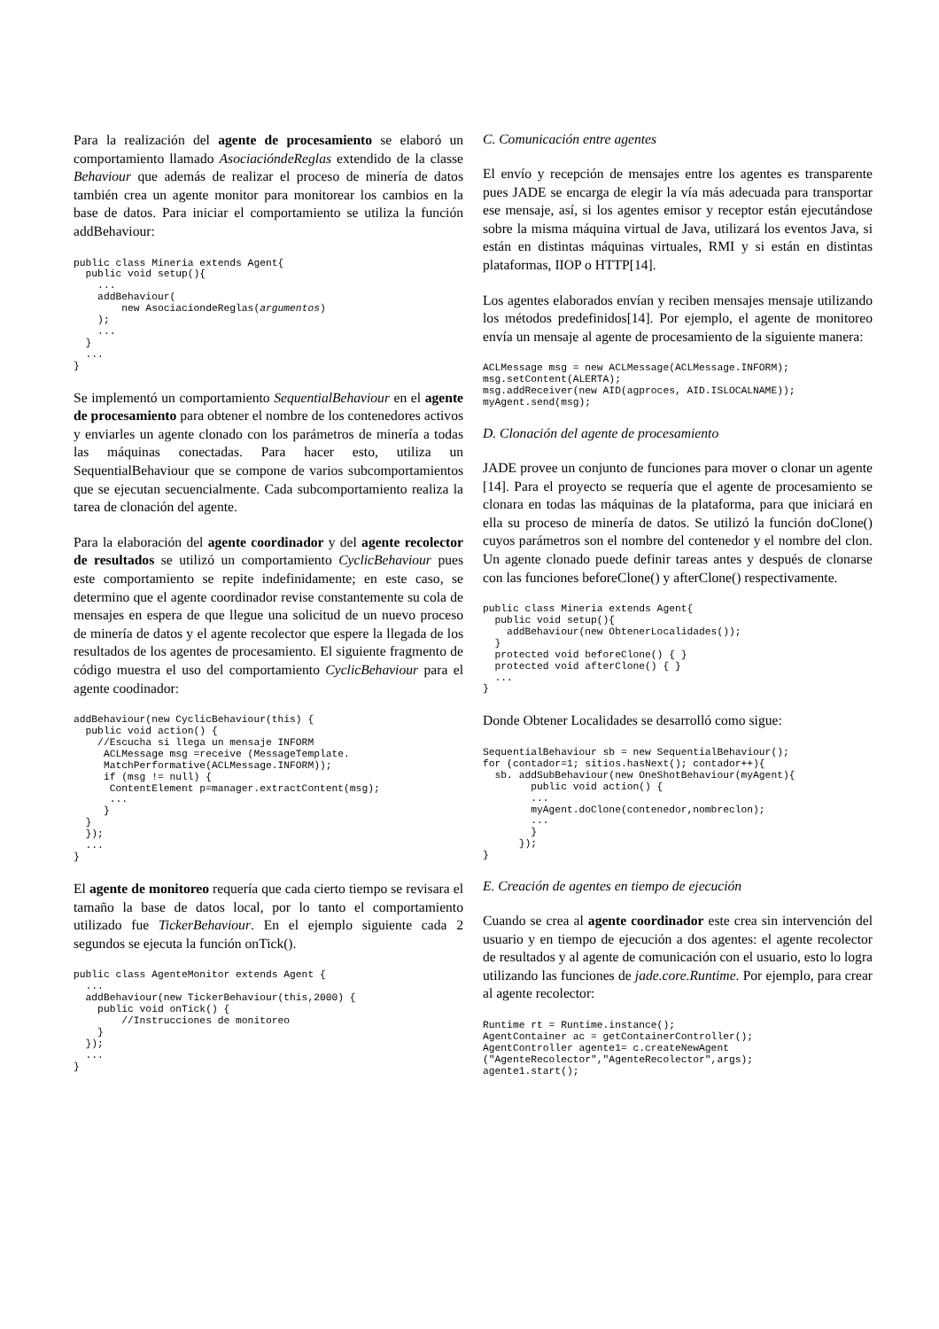Para la realización del agente de procesamiento se elaboró un comportamiento llamado AsociacióndeReglas extendido de la classe Behaviour que además de realizar el proceso de minería de datos también crea un agente monitor para monitorear los cambios en la base de datos. Para iniciar el comportamiento se utiliza la función addBehaviour:
public class Mineria extends Agent{
  public void setup(){
    ...
    addBehaviour(
        new AsociaciondeReglas(argumentos)
    );
    ...
  }
  ...
}
Se implementó un comportamiento SequentialBehaviour en el agente de procesamiento para obtener el nombre de los contenedores activos y enviarles un agente clonado con los parámetros de minería a todas las máquinas conectadas. Para hacer esto, utiliza un SequentialBehaviour que se compone de varios subcomportamientos que se ejecutan secuencialmente. Cada subcomportamiento realiza la tarea de clonación del agente.
Para la elaboración del agente coordinador y del agente recolector de resultados se utilizó un comportamiento CyclicBehaviour pues este comportamiento se repite indefinidamente; en este caso, se determino que el agente coordinador revise constantemente su cola de mensajes en espera de que llegue una solicitud de un nuevo proceso de minería de datos y el agente recolector que espere la llegada de los resultados de los agentes de procesamiento. El siguiente fragmento de código muestra el uso del comportamiento CyclicBehaviour para el agente coodinador:
addBehaviour(new CyclicBehaviour(this) {
  public void action() {
    //Escucha si llega un mensaje INFORM
     ACLMessage msg =receive (MessageTemplate.
     MatchPerformative(ACLMessage.INFORM));
     if (msg != null) {
      ContentElement p=manager.extractContent(msg);
      ...
     }
  }
  });
  ...
}
El agente de monitoreo requería que cada cierto tiempo se revisara el tamaño la base de datos local, por lo tanto el comportamiento utilizado fue TickerBehaviour. En el ejemplo siguiente cada 2 segundos se ejecuta la función onTick().
public class AgenteMonitor extends Agent {
  ...
  addBehaviour(new TickerBehaviour(this,2000) {
    public void onTick() {
        //Instrucciones de monitoreo
    }
  });
  ...
}
C. Comunicación entre agentes
El envío y recepción de mensajes entre los agentes es transparente pues JADE se encarga de elegir la vía más adecuada para transportar ese mensaje, así, si los agentes emisor y receptor están ejecutándose sobre la misma máquina virtual de Java, utilizará los eventos Java, si están en distintas máquinas virtuales, RMI y si están en distintas plataformas, IIOP o HTTP[14].
Los agentes elaborados envían y reciben mensajes mensaje utilizando los métodos predefinidos[14]. Por ejemplo, el agente de monitoreo envía un mensaje al agente de procesamiento de la siguiente manera:
ACLMessage msg = new ACLMessage(ACLMessage.INFORM);
msg.setContent(ALERTA);
msg.addReceiver(new AID(agproces, AID.ISLOCALNAME));
myAgent.send(msg);
D. Clonación del agente de procesamiento
JADE provee un conjunto de funciones para mover o clonar un agente [14]. Para el proyecto se requería que el agente de procesamiento se clonara en todas las máquinas de la plataforma, para que iniciará en ella su proceso de minería de datos. Se utilizó la función doClone() cuyos parámetros son el nombre del contenedor y el nombre del clon. Un agente clonado puede definir tareas antes y después de clonarse con las funciones beforeClone() y afterClone() respectivamente.
public class Mineria extends Agent{
  public void setup(){
    addBehaviour(new ObtenerLocalidades());
  }
  protected void beforeClone() { }
  protected void afterClone() { }
  ...
}
Donde Obtener Localidades se desarrolló como sigue:
SequentialBehaviour sb = new SequentialBehaviour();
for (contador=1; sitios.hasNext(); contador++){
  sb. addSubBehaviour(new OneShotBehaviour(myAgent){
        public void action() {
        ...
        myAgent.doClone(contenedor,nombreclon);
        ...
        }
      });
}
E. Creación de agentes en tiempo de ejecución
Cuando se crea al agente coordinador este crea sin intervención del usuario y en tiempo de ejecución a dos agentes: el agente recolector de resultados y al agente de comunicación con el usuario, esto lo logra utilizando las funciones de jade.core.Runtime. Por ejemplo, para crear al agente recolector:
Runtime rt = Runtime.instance();
AgentContainer ac = getContainerController();
AgentController agente1= c.createNewAgent
("AgenteRecolector","AgenteRecolector",args);
agente1.start();